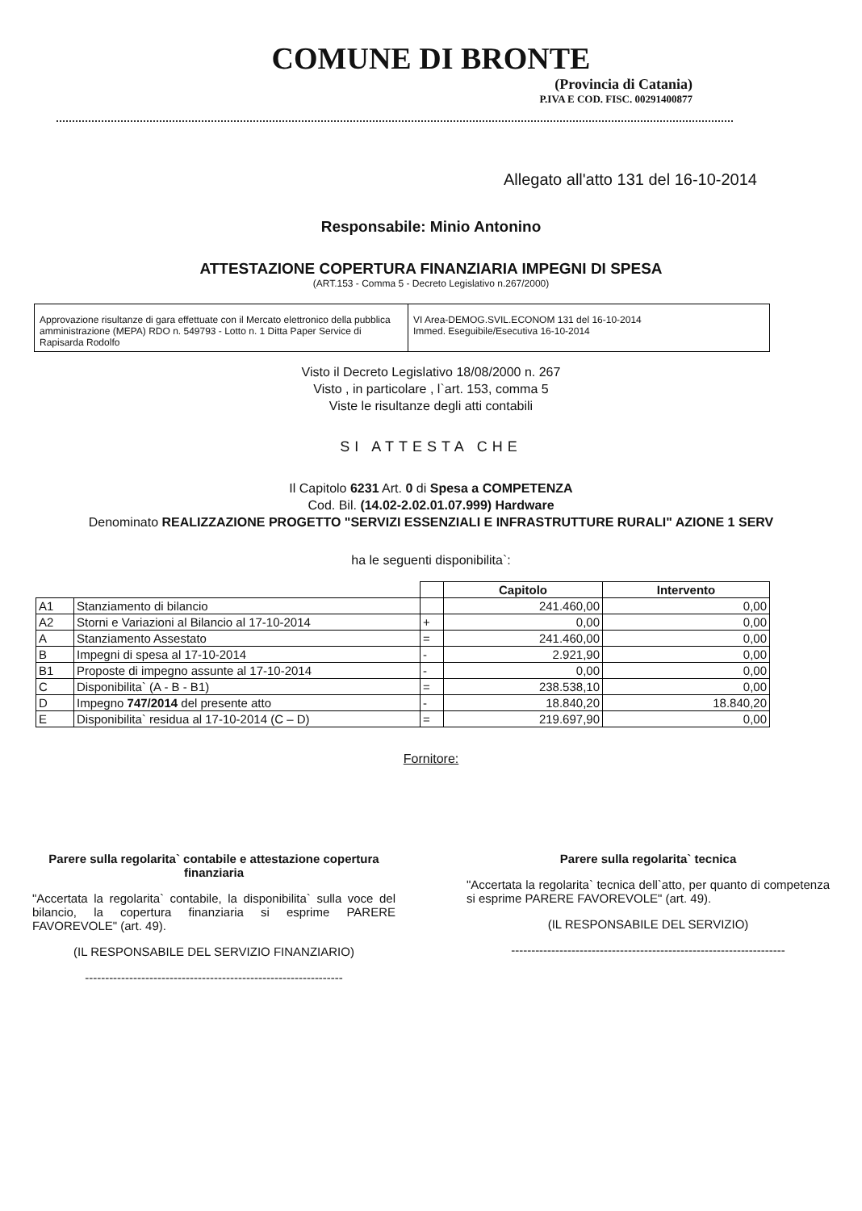COMUNE DI BRONTE
(Provincia di Catania)
P.IVA E COD. FISC. 00291400877
Allegato all'atto 131 del 16-10-2014
Responsabile: Minio Antonino
ATTESTAZIONE COPERTURA FINANZIARIA IMPEGNI DI SPESA
(ART.153 - Comma 5 - Decreto Legislativo n.267/2000)
Approvazione risultanze di gara effettuate con il Mercato elettronico della pubblica amministrazione (MEPA) RDO n. 549793 - Lotto n. 1 Ditta Paper Service di Rapisarda Rodolfo
VI Area-DEMOG.SVIL.ECONOM 131 del 16-10-2014
Immed. Eseguibile/Esecutiva 16-10-2014
Visto il Decreto Legislativo 18/08/2000 n. 267
Visto , in particolare , l`art. 153, comma 5
Viste le risultanze degli atti contabili
SI ATTESTA CHE
Il Capitolo 6231 Art. 0 di Spesa a COMPETENZA
Cod. Bil. (14.02-2.02.01.07.999) Hardware
Denominato REALIZZAZIONE PROGETTO "SERVIZI ESSENZIALI E INFRASTRUTTURE RURALI" AZIONE 1 SERV
ha le seguenti disponibilita`:
| | | | Capitolo | Intervento |
| A1 | Stanziamento di bilancio | | 241.460,00 | 0,00 |
| A2 | Storni e Variazioni al Bilancio al 17-10-2014 | + | 0,00 | 0,00 |
| A | Stanziamento Assestato | = | 241.460,00 | 0,00 |
| B | Impegni di spesa al 17-10-2014 | - | 2.921,90 | 0,00 |
| B1 | Proposte di impegno assunte al 17-10-2014 | - | 0,00 | 0,00 |
| C | Disponibilita` (A - B - B1) | = | 238.538,10 | 0,00 |
| D | Impegno 747/2014 del presente atto | - | 18.840,20 | 18.840,20 |
| E | Disponibilita` residua al 17-10-2014 (C – D) | = | 219.697,90 | 0,00 |
Fornitore:
Parere sulla regolarita` contabile e attestazione copertura finanziaria
"Accertata la regolarita` contabile, la disponibilita` sulla voce del bilancio, la copertura finanziaria si esprime PARERE FAVOREVOLE" (art. 49).
(IL RESPONSABILE DEL SERVIZIO FINANZIARIO)
----------------------------------------------------------------
Parere sulla regolarita` tecnica
"Accertata la regolarita` tecnica dell`atto, per quanto di competenza si esprime PARERE FAVOREVOLE" (art. 49).
(IL RESPONSABILE DEL SERVIZIO)
--------------------------------------------------------------------